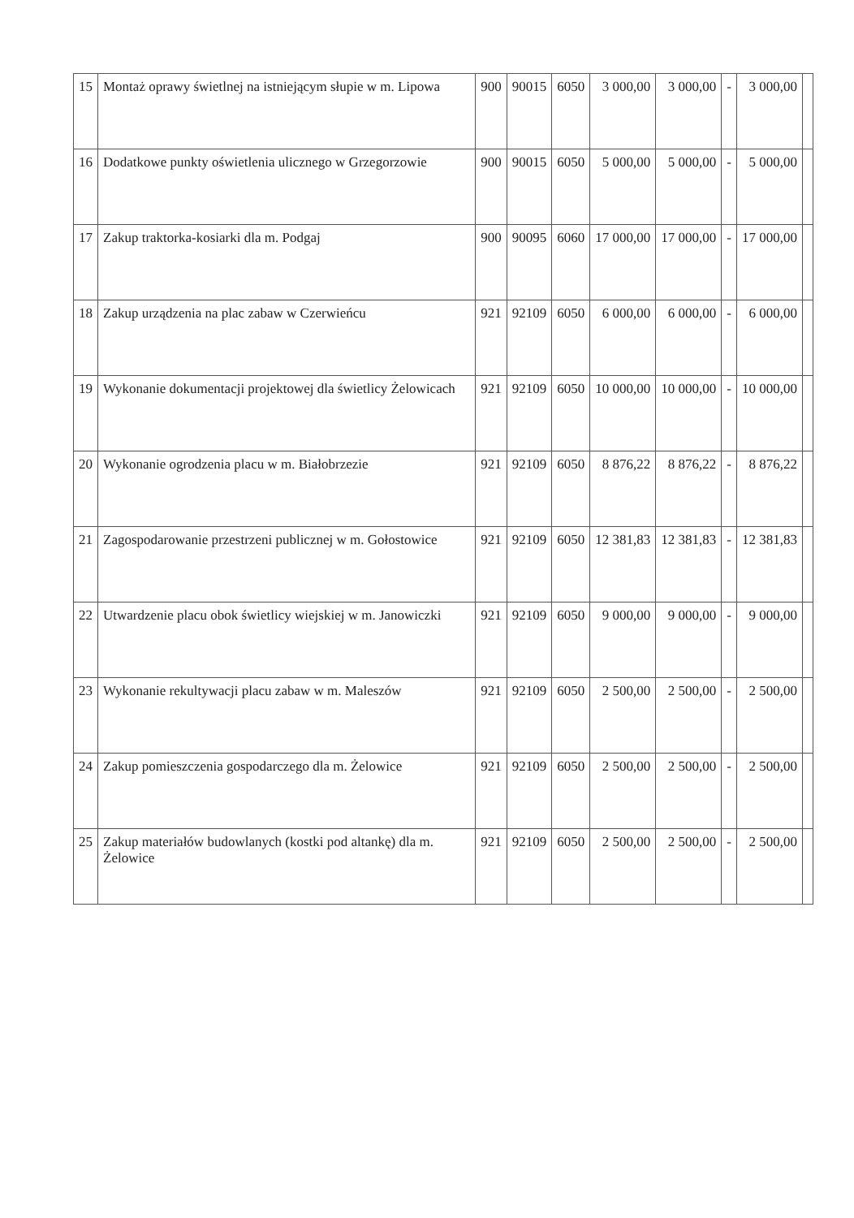| 15 | Montaż oprawy świetlnej na istniejącym słupie w m. Lipowa | 900 | 90015 | 6050 | 3 000,00 | 3 000,00 | - | 3 000,00 | |
| 16 | Dodatkowe punkty oświetlenia ulicznego w Grzegorzowie | 900 | 90015 | 6050 | 5 000,00 | 5 000,00 | - | 5 000,00 | |
| 17 | Zakup traktorka-kosiarki dla m. Podgaj | 900 | 90095 | 6060 | 17 000,00 | 17 000,00 | - | 17 000,00 | |
| 18 | Zakup urządzenia na plac zabaw w Czerwieńcu | 921 | 92109 | 6050 | 6 000,00 | 6 000,00 | - | 6 000,00 | |
| 19 | Wykonanie dokumentacji projektowej dla świetlicy Żelowicach | 921 | 92109 | 6050 | 10 000,00 | 10 000,00 | - | 10 000,00 | |
| 20 | Wykonanie ogrodzenia placu w m. Białobrzezie | 921 | 92109 | 6050 | 8 876,22 | 8 876,22 | - | 8 876,22 | |
| 21 | Zagospodarowanie przestrzeni publicznej w m. Gołostowice | 921 | 92109 | 6050 | 12 381,83 | 12 381,83 | - | 12 381,83 | |
| 22 | Utwardzenie placu obok świetlicy wiejskiej w m. Janowiczki | 921 | 92109 | 6050 | 9 000,00 | 9 000,00 | - | 9 000,00 | |
| 23 | Wykonanie rekultywacji placu zabaw w m. Maleszów | 921 | 92109 | 6050 | 2 500,00 | 2 500,00 | - | 2 500,00 | |
| 24 | Zakup pomieszczenia gospodarczego dla m. Żelowice | 921 | 92109 | 6050 | 2 500,00 | 2 500,00 | - | 2 500,00 | |
| 25 | Zakup materiałów budowlanych (kostki pod altankę) dla m. Żelowice | 921 | 92109 | 6050 | 2 500,00 | 2 500,00 | - | 2 500,00 | |